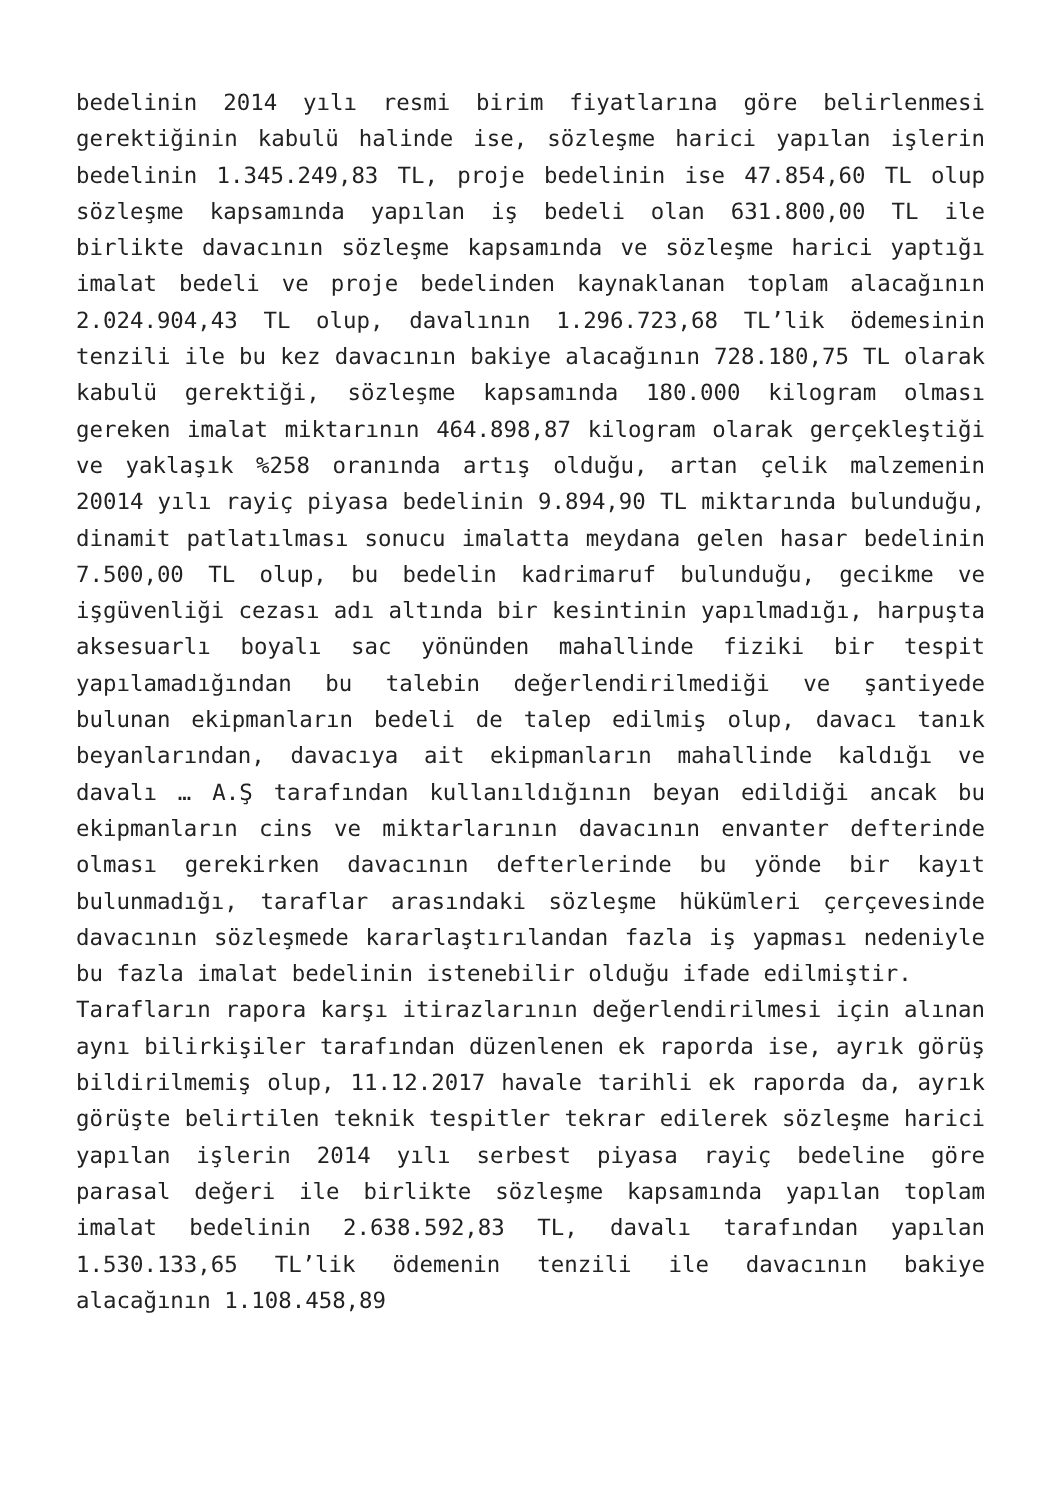bedelinin 2014 yılı resmi birim fiyatlarına göre belirlenmesi gerektiğinin kabulü halinde ise, sözleşme harici yapılan işlerin bedelinin 1.345.249,83 TL, proje bedelinin ise 47.854,60 TL olup sözleşme kapsamında yapılan iş bedeli olan 631.800,00 TL ile birlikte davacının sözleşme kapsamında ve sözleşme harici yaptığı imalat bedeli ve proje bedelinden kaynaklanan toplam alacağının 2.024.904,43 TL olup, davalının 1.296.723,68 TL’lik ödemesinin tenzili ile bu kez davacının bakiye alacağının 728.180,75 TL olarak kabulü gerektiği, sözleşme kapsamında 180.000 kilogram olması gereken imalat miktarının 464.898,87 kilogram olarak gerçekleştiği ve yaklaşık %258 oranında artış olduğu, artan çelik malzemenin 20014 yılı rayiç piyasa bedelinin 9.894,90 TL miktarında bulunduğu, dinamit patlatılması sonucu imalatta meydana gelen hasar bedelinin 7.500,00 TL olup, bu bedelin kadrimaruf bulunduğu, gecikme ve işgüvenliği cezası adı altında bir kesintinin yapılmadığı, harpuşta aksesuarlı boyalı sac yönünden mahallinde fiziki bir tespit yapılamadığından bu talebin değerlendirilmediği ve şantiyede bulunan ekipmanların bedeli de talep edilmiş olup, davacı tanık beyanlarından, davacıya ait ekipmanların mahallinde kaldığı ve davalı … A.Ş tarafından kullanıldığının beyan edildiği ancak bu ekipmanların cins ve miktarlarının davacının envanter defterinde olması gerekirken davacının defterlerinde bu yönde bir kayıt bulunmadığı, taraflar arasındaki sözleşme hükümleri çerçevesinde davacının sözleşmede kararlaştırılandan fazla iş yapması nedeniyle bu fazla imalat bedelinin istenebilir olduğu ifade edilmiştir.
Tarafların rapora karşı itirazlarının değerlendirilmesi için alınan aynı bilirkişiler tarafından düzenlenen ek raporda ise, ayrık görüş bildirilmemiş olup, 11.12.2017 havale tarihli ek raporda da, ayrık görüşte belirtilen teknik tespitler tekrar edilerek sözleşme harici yapılan işlerin 2014 yılı serbest piyasa rayiç bedeline göre parasal değeri ile birlikte sözleşme kapsamında yapılan toplam imalat bedelinin 2.638.592,83 TL, davalı tarafından yapılan 1.530.133,65 TL’lik ödemenin tenzili ile davacının bakiye alacağının 1.108.458,89